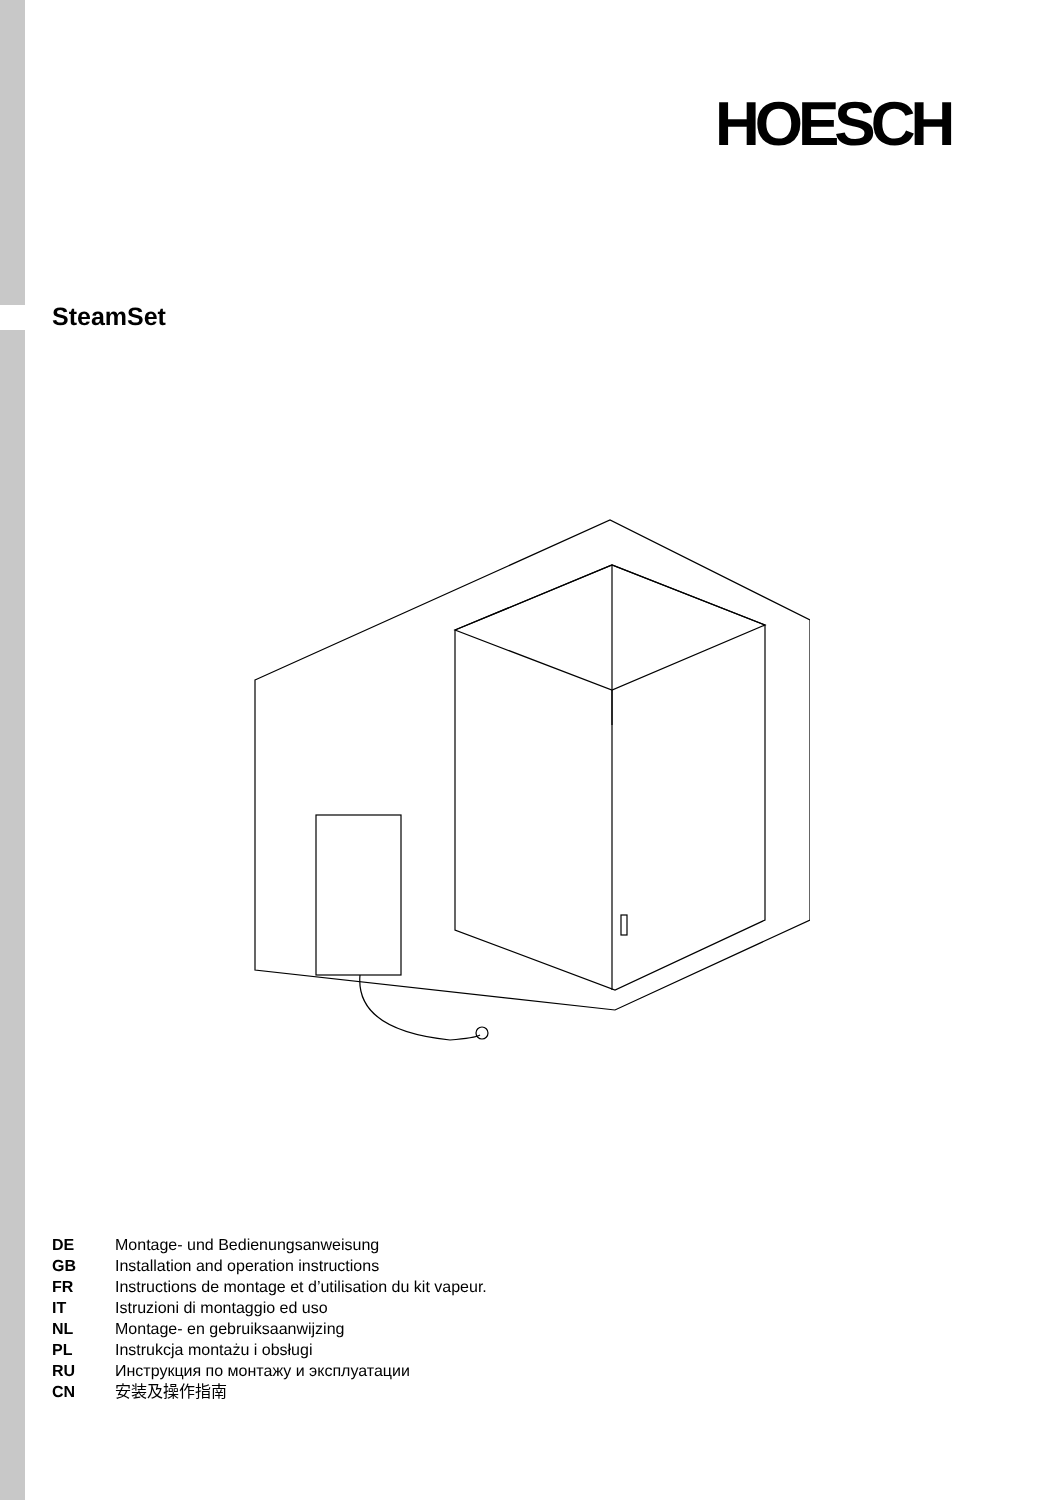HOESCH
SteamSet
DE Montage- und Bedienungsanweisung
GB Installation and operation instructions
FR Instructions de montage et d’utilisation du kit vapeur.
IT Istruzioni di montaggio ed uso
NL Montage- en gebruiksaanwijzing
PL Instrukcja montażu i obsługi
RU Инструкция по монтажу и эксплуатации
CN 安装及操作指南